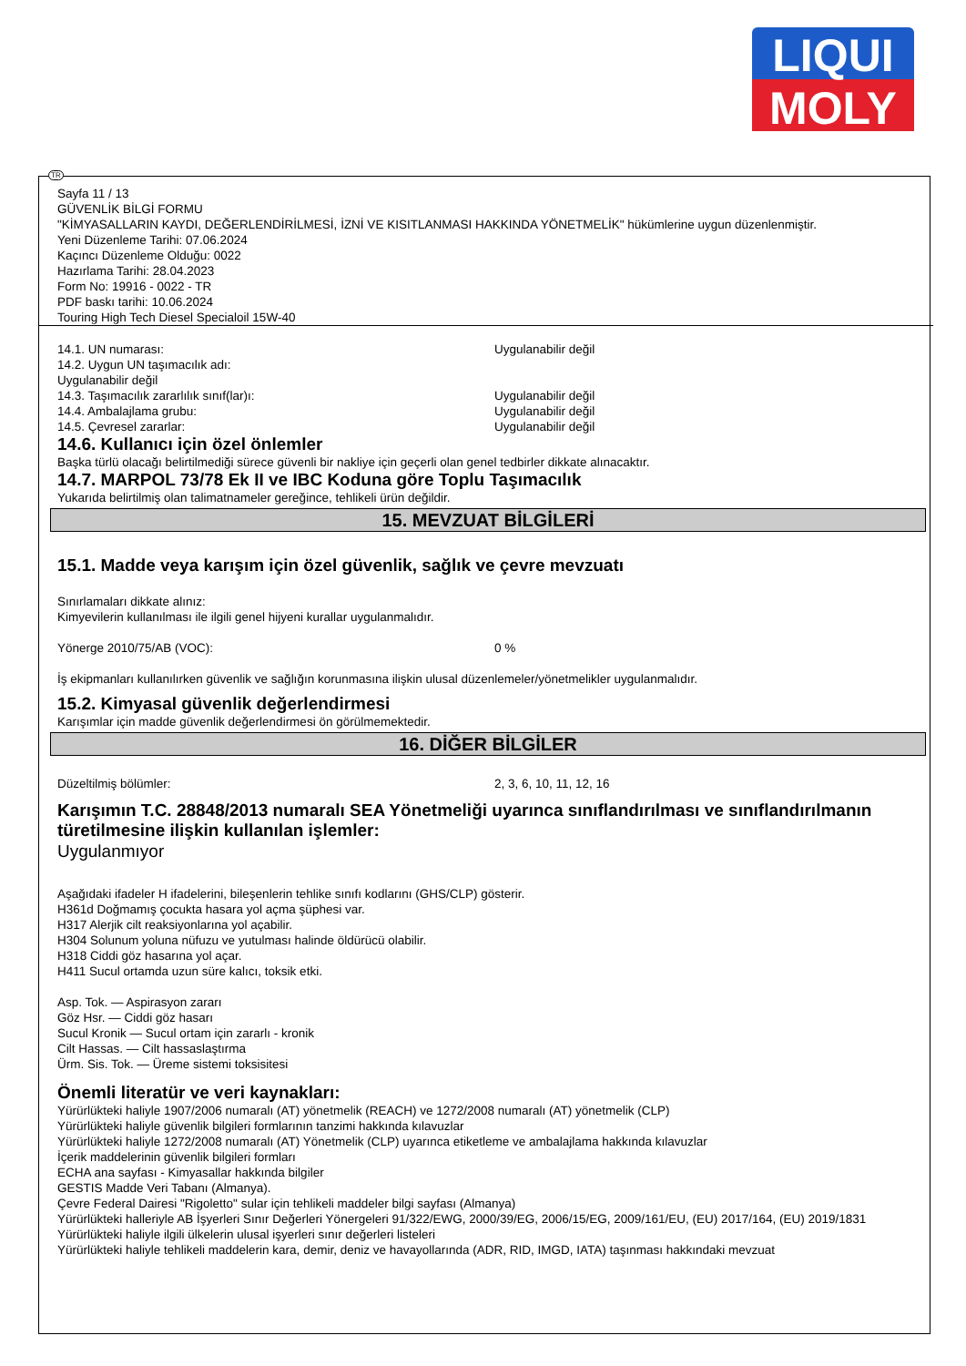LIQUI
MOLY
TR
Sayfa 11 / 13
GÜVENLİK BİLGİ FORMU
"KİMYASALLARIN KAYDI, DEĞERLENDİRİLMESİ, İZNİ VE KISITLANMASI HAKKINDA YÖNETMELİK" hükümlerine uygun düzenlenmiştir.
Yeni Düzenleme Tarihi: 07.06.2024
Kaçıncı Düzenleme Olduğu: 0022
Hazırlama Tarihi: 28.04.2023
Form No: 19916 - 0022 - TR
PDF baskı tarihi: 10.06.2024
Touring High Tech Diesel Specialoil 15W-40
14.1. UN numarası: Uygulanabilir değil
14.2. Uygun UN taşımacılık adı:
Uygulanabilir değil
14.3. Taşımacılık zararlılık sınıf(lar)ı: Uygulanabilir değil
14.4. Ambalajlama grubu: Uygulanabilir değil
14.5. Çevresel zararlar: Uygulanabilir değil
14.6. Kullanıcı için özel önlemler
Başka türlü olacağı belirtilmediği sürece güvenli bir nakliye için geçerli olan genel tedbirler dikkate alınacaktır.
14.7. MARPOL 73/78 Ek II ve IBC Koduna göre Toplu Taşımacılık
Yukarıda belirtilmiş olan talimatnameler gereğince, tehlikeli ürün değildir.
15. MEVZUAT BİLGİLERİ
15.1. Madde veya karışım için özel güvenlik, sağlık ve çevre mevzuatı
Sınırlamaları dikkate alınız:
Kimyevilerin kullanılması ile ilgili genel hijyeni kurallar uygulanmalıdır.
Yönerge 2010/75/AB (VOC): 0 %
İş ekipmanları kullanılırken güvenlik ve sağlığın korunmasına ilişkin ulusal düzenlemeler/yönetmelikler uygulanmalıdır.
15.2. Kimyasal güvenlik değerlendirmesi
Karışımlar için madde güvenlik değerlendirmesi ön görülmemektedir.
16. DİĞER BİLGİLER
Düzeltilmiş bölümler: 2, 3, 6, 10, 11, 12, 16
Karışımın T.C. 28848/2013 numaralı SEA Yönetmeliği uyarınca sınıflandırılması ve sınıflandırılmanın türetilmesine ilişkin kullanılan işlemler:
Uygulanmıyor
Aşağıdaki ifadeler H ifadelerini, bileşenlerin tehlike sınıfı kodlarını (GHS/CLP) gösterir.
H361d Doğmamış çocukta hasara yol açma şüphesi var.
H317 Alerjik cilt reaksiyonlarına yol açabilir.
H304 Solunum yoluna nüfuzu ve yutulması halinde öldürücü olabilir.
H318 Ciddi göz hasarına yol açar.
H411 Sucul ortamda uzun süre kalıcı, toksik etki.
Asp. Tok. — Aspirasyon zararı
Göz Hsr. — Ciddi göz hasarı
Sucul Kronik — Sucul ortam için zararlı - kronik
Cilt Hassas. — Cilt hassaslaştırma
Ürm. Sis. Tok. — Üreme sistemi toksisitesi
Önemli literatür ve veri kaynakları:
Yürürlükteki haliyle 1907/2006 numaralı (AT) yönetmelik (REACH) ve 1272/2008 numaralı (AT) yönetmelik (CLP)
Yürürlükteki haliyle güvenlik bilgileri formlarının tanzimi hakkında kılavuzlar
Yürürlükteki haliyle 1272/2008 numaralı (AT) Yönetmelik (CLP) uyarınca etiketleme ve ambalajlama hakkında kılavuzlar
İçerik maddelerinin güvenlik bilgileri formları
ECHA ana sayfası - Kimyasallar hakkında bilgiler
GESTIS Madde Veri Tabanı (Almanya).
Çevre Federal Dairesi "Rigoletto" sular için tehlikeli maddeler bilgi sayfası (Almanya)
Yürürlükteki halleriyle AB İşyerleri Sınır Değerleri Yönergeleri 91/322/EWG, 2000/39/EG, 2006/15/EG, 2009/161/EU, (EU) 2017/164, (EU) 2019/1831
Yürürlükteki haliyle ilgili ülkelerin ulusal işyerleri sınır değerleri listeleri
Yürürlükteki haliyle tehlikeli maddelerin kara, demir, deniz ve havayollarında (ADR, RID, IMGD, IATA) taşınması hakkındaki mevzuat